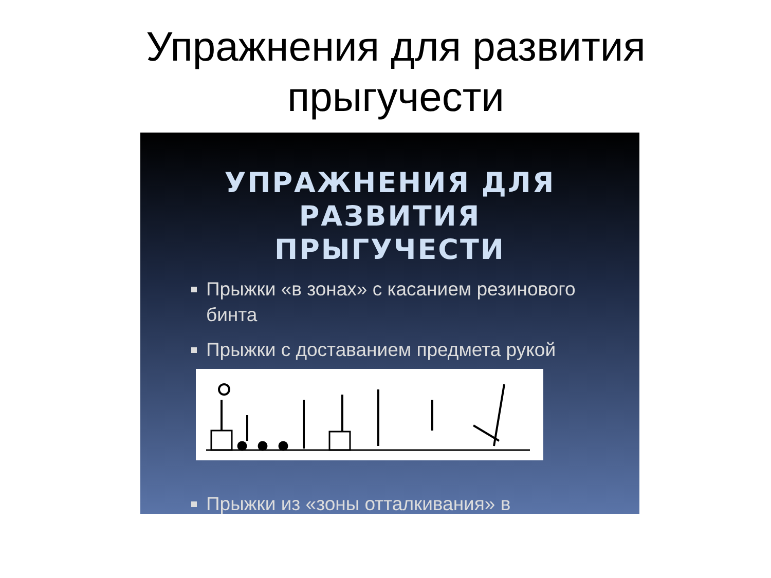Упражнения для развития
прыгучести
УПРАЖНЕНИЯ ДЛЯ РАЗВИТИЯ
ПРЫГУЧЕСТИ
Прыжки «в зонах» с касанием резинового бинта
Прыжки с доставанием предмета рукой
Прыжки из «зоны отталкивания» в